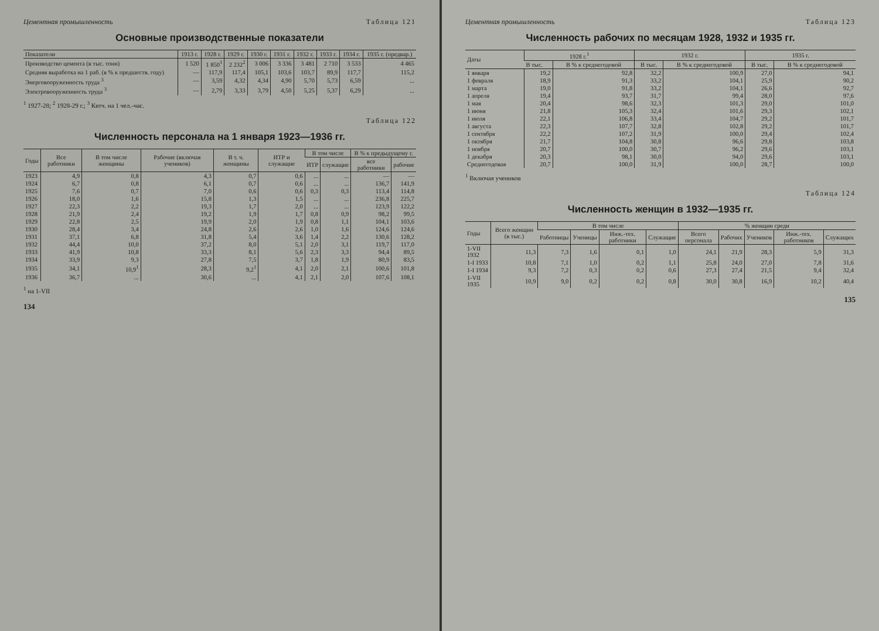Цементная промышленность Таблица 121
Основные производственные показатели
| Показатели | 1913 г. | 1928 г. | 1929 г. | 1930 г. | 1931 г. | 1932 г. | 1933 г. | 1934 г. | 1935 г. (предвар.) |
| --- | --- | --- | --- | --- | --- | --- | --- | --- | --- |
| Производство цемента (в тыс. тонн) | 1 520 | 1 850<sup>1</sup> | 2 232<sup>2</sup> | 3 006 | 3 336 | 3 481 | 2 710 | 3 533 | 4 465 |
| Средняя выработка на 1 раб. (в % к предшеств. году) | — | 117,9 | 117,4 | 105,1 | 103,6 | 103,7 | 89,9 | 117,7 | 115,2 |
| Энерговооруженность труда <sup>3</sup> | — | 3,59 | 4,32 | 4,34 | 4,90 | 5,70 | 5,73 | 6,59 | ... |
| Электровооруженность труда <sup>3</sup> | — | 2,79 | 3,33 | 3,79 | 4,50 | 5,25 | 5,37 | 6,29 | ... |
<sup>1</sup> 1927-28; <sup>2</sup> 1928-29 г.; <sup>3</sup> Квтч. на 1 чел.-час.
Таблица 122
Численность персонала на 1 января 1923—1936 гг.
| Годы | Все работники | В том числе женщины | Рабочие (включая учеников) | В т. ч. женщины | ИТР и служащие | В том числе | | В % к предыдущему г. | |
| --- | --- | --- | --- | --- | --- | --- | --- | --- | --- |
| | | | | | | ИТР | служащие | все работники | рабочие |
| 1923 | 4,9 | 0,8 | 4,3 | 0,7 | 0,6 | ... | ... | — | — |
| 1924 | 6,7 | 0,8 | 6,1 | 0,7 | 0,6 | ... | ... | 136,7 | 141,9 |
| 1925 | 7,6 | 0,7 | 7,0 | 0,6 | 0,6 | 0,3 | 0,3 | 113,4 | 114,8 |
| 1926 | 18,0 | 1,6 | 15,8 | 1,3 | 1,5 | ... | ... | 236,8 | 225,7 |
| 1927 | 22,3 | 2,2 | 19,3 | 1,7 | 2,0 | ... | ... | 123,9 | 122,2 |
| 1928 | 21,9 | 2,4 | 19,2 | 1,9 | 1,7 | 0,8 | 0,9 | 98,2 | 99,5 |
| 1929 | 22,8 | 2,5 | 19,9 | 2,0 | 1,9 | 0,8 | 1,1 | 104,1 | 103,6 |
| 1930 | 28,4 | 3,4 | 24,8 | 2,6 | 2,6 | 1,0 | 1,6 | 124,6 | 124,6 |
| 1931 | 37,1 | 6,8 | 31,8 | 5,4 | 3,6 | 1,4 | 2,2 | 130,6 | 128,2 |
| 1932 | 44,4 | 10,0 | 37,2 | 8,0 | 5,1 | 2,0 | 3,1 | 119,7 | 117,0 |
| 1933 | 41,9 | 10,8 | 33,3 | 8,1 | 5,6 | 2,3 | 3,3 | 94,4 | 89,5 |
| 1934 | 33,9 | 9,3 | 27,8 | 7,5 | 3,7 | 1,8 | 1,9 | 80,9 | 83,5 |
| 1935 | 34,1 | 10,9<sup>1</sup> | 28,3 | 9,2<sup>1</sup> | 4,1 | 2,0 | 2,1 | 100,6 | 101,8 |
| 1936 | 36,7 | ... | 30,6 | ... | 4,1 | 2,1 | 2,0 | 107,6 | 108,1 |
<sup>1</sup> на 1-VII
134
Цементная промышленность Таблица 123
Численность рабочих по месяцам 1928, 1932 и 1935 гг.
| Даты | 1928 г.<sup>1</sup> | | 1932 г. | | 1935 г. | |
| --- | --- | --- | --- | --- | --- | --- |
| | В тыс. | В % к среднегодовой | В тыс. | В % к среднегодовой | В тыс. | В % к среднегодовой |
| 1 января | 19,2 | 92,8 | 32,2 | 100,9 | 27,0 | 94,1 |
| 1 февраля | 18,9 | 91,3 | 33,2 | 104,1 | 25,9 | 90,2 |
| 1 марта | 19,0 | 91,8 | 33,2 | 104,1 | 26,6 | 92,7 |
| 1 апреля | 19,4 | 93,7 | 31,7 | 99,4 | 28,0 | 97,6 |
| 1 мая | 20,4 | 98,6 | 32,3 | 101,3 | 29,0 | 101,0 |
| 1 июня | 21,8 | 105,3 | 32,4 | 101,6 | 29,3 | 102,1 |
| 1 июля | 22,1 | 106,8 | 33,4 | 104,7 | 29,2 | 101,7 |
| 1 августа | 22,3 | 107,7 | 32,8 | 102,8 | 29,2 | 101,7 |
| 1 сентября | 22,2 | 107,2 | 31,9 | 100,0 | 29,4 | 102,4 |
| 1 октября | 21,7 | 104,8 | 30,8 | 96,6 | 29,8 | 103,8 |
| 1 ноября | 20,7 | 100,0 | 30,7 | 96,2 | 29,6 | 103,1 |
| 1 декабря | 20,3 | 98,1 | 30,0 | 94,0 | 29,6 | 103,1 |
| Среднегодовая | 20,7 | 100,0 | 31,9 | 100,0 | 28,7 | 100,0 |
<sup>1</sup> Включая учеников
Таблица 124
Численность женщин в 1932—1935 гг.
| Годы | Всего женщин (в тыс.) | В том числе | | | | % женщин среди | | | | |
| --- | --- | --- | --- | --- | --- | --- | --- | --- | --- | --- |
| | | Работницы | Ученицы | Инж.-тех. работники | Служащие | Всего персонала | Рабочих | Учеников | Инж.-тех. работников | Служащих |
| 1-VII 1932 | 11,3 | 7,3 | 1,6 | 0,1 | 1,0 | 24,1 | 21,9 | 28,3 | 5,9 | 31,3 |
| 1-I 1933 | 10,8 | 7,1 | 1,0 | 0,2 | 1,1 | 25,8 | 24,0 | 27,0 | 7,8 | 31,6 |
| 1-I 1934 | 9,3 | 7,2 | 0,3 | 0,2 | 0,6 | 27,3 | 27,4 | 21,5 | 9,4 | 32,4 |
| 1-VII 1935 | 10,9 | 9,0 | 0,2 | 0,2 | 0,8 | 30,0 | 30,8 | 16,9 | 10,2 | 40,4 |
135